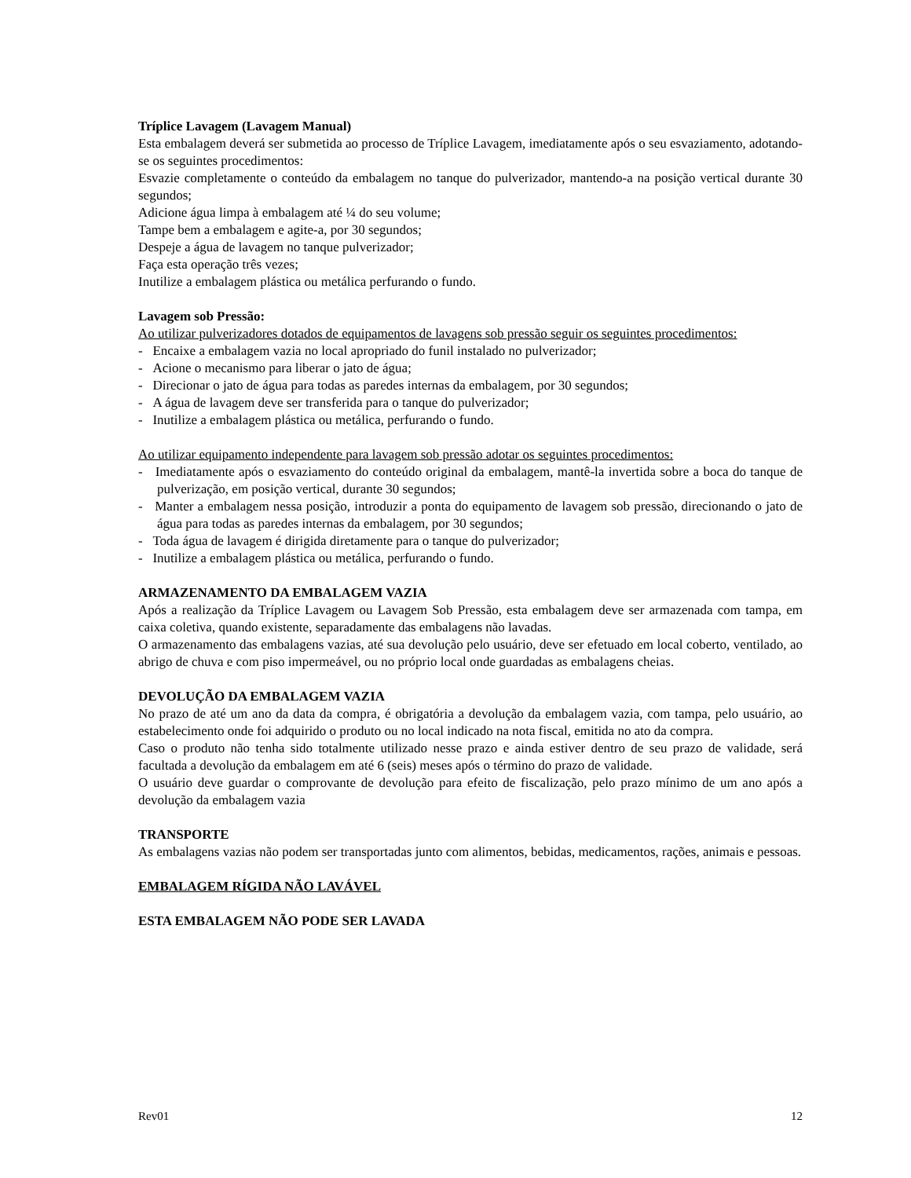Tríplice Lavagem (Lavagem Manual)
Esta embalagem deverá ser submetida ao processo de Tríplice Lavagem, imediatamente após o seu esvaziamento, adotando-se os seguintes procedimentos:
Esvazie completamente o conteúdo da embalagem no tanque do pulverizador, mantendo-a na posição vertical durante 30 segundos;
Adicione água limpa à embalagem até ¼ do seu volume;
Tampe bem a embalagem e agite-a, por 30 segundos;
Despeje a água de lavagem no tanque pulverizador;
Faça esta operação três vezes;
Inutilize a embalagem plástica ou metálica perfurando o fundo.
Lavagem sob Pressão:
Ao utilizar pulverizadores dotados de equipamentos de lavagens sob pressão seguir os seguintes procedimentos:
- Encaixe a embalagem vazia no local apropriado do funil instalado no pulverizador;
- Acione o mecanismo para liberar o jato de água;
- Direcionar o jato de água para todas as paredes internas da embalagem, por 30 segundos;
- A água de lavagem deve ser transferida para o tanque do pulverizador;
- Inutilize a embalagem plástica ou metálica, perfurando o fundo.
Ao utilizar equipamento independente para lavagem sob pressão adotar os seguintes procedimentos:
- Imediatamente após o esvaziamento do conteúdo original da embalagem, mantê-la invertida sobre a boca do tanque de pulverização, em posição vertical, durante 30 segundos;
- Manter a embalagem nessa posição, introduzir a ponta do equipamento de lavagem sob pressão, direcionando o jato de água para todas as paredes internas da embalagem, por 30 segundos;
- Toda água de lavagem é dirigida diretamente para o tanque do pulverizador;
- Inutilize a embalagem plástica ou metálica, perfurando o fundo.
ARMAZENAMENTO DA EMBALAGEM VAZIA
Após a realização da Tríplice Lavagem ou Lavagem Sob Pressão, esta embalagem deve ser armazenada com tampa, em caixa coletiva, quando existente, separadamente das embalagens não lavadas.
O armazenamento das embalagens vazias, até sua devolução pelo usuário, deve ser efetuado em local coberto, ventilado, ao abrigo de chuva e com piso impermeável, ou no próprio local onde guardadas as embalagens cheias.
DEVOLUÇÃO DA EMBALAGEM VAZIA
No prazo de até um ano da data da compra, é obrigatória a devolução da embalagem vazia, com tampa, pelo usuário, ao estabelecimento onde foi adquirido o produto ou no local indicado na nota fiscal, emitida no ato da compra.
Caso o produto não tenha sido totalmente utilizado nesse prazo e ainda estiver dentro de seu prazo de validade, será facultada a devolução da embalagem em até 6 (seis) meses após o término do prazo de validade.
O usuário deve guardar o comprovante de devolução para efeito de fiscalização, pelo prazo mínimo de um ano após a devolução da embalagem vazia
TRANSPORTE
As embalagens vazias não podem ser transportadas junto com alimentos, bebidas, medicamentos, rações, animais e pessoas.
EMBALAGEM RÍGIDA NÃO LAVÁVEL
ESTA EMBALAGEM NÃO PODE SER LAVADA
Rev01 12